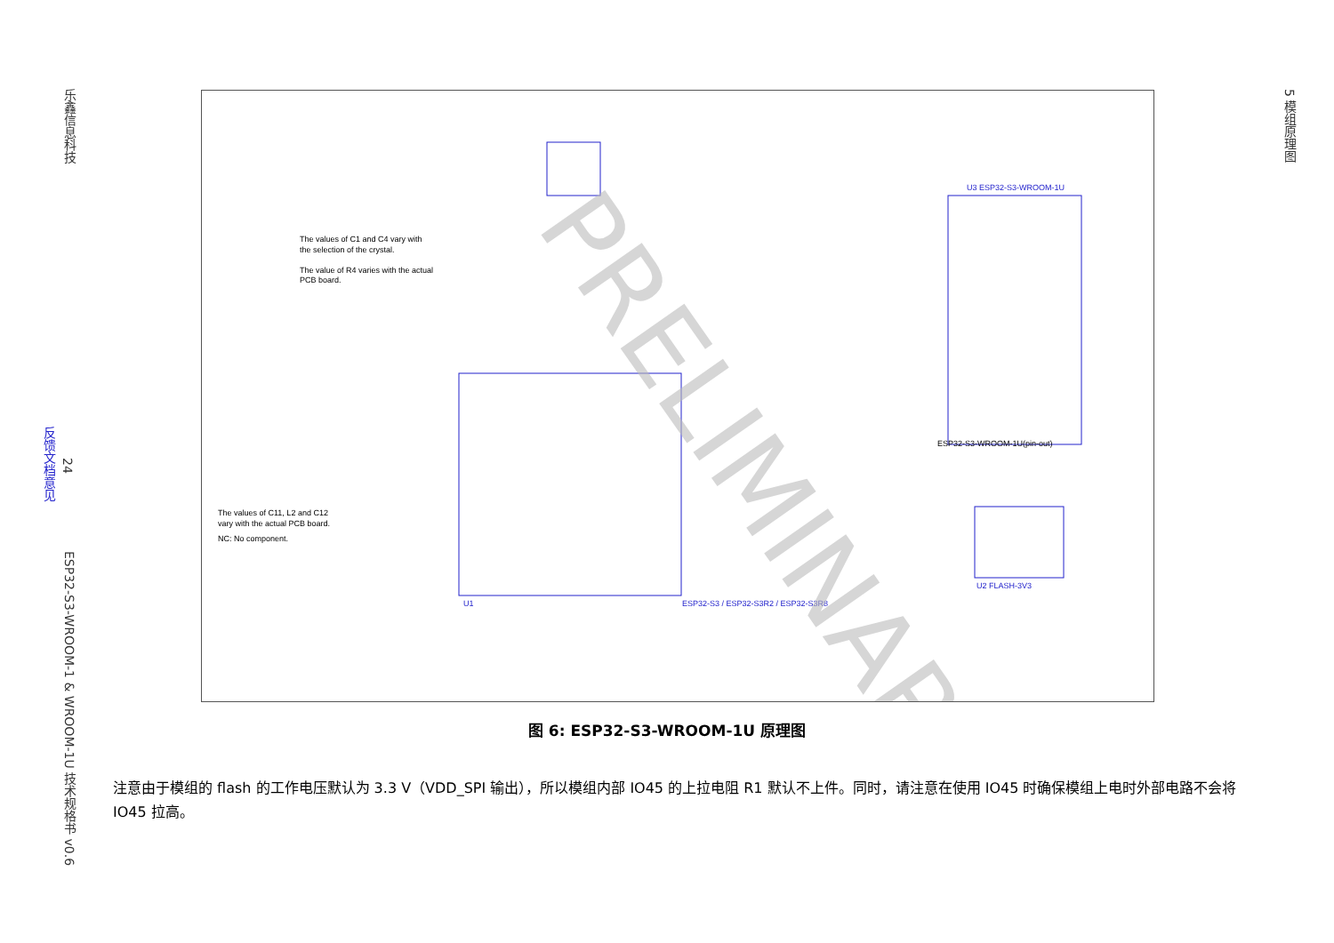乐鑫信息科技
24
反馈文档意见
ESP32-S3-WROOM-1 & WROOM-1U 技术规格书 v0.6
5 模组原理图
The values of C1 and C4 vary with
the selection of the crystal.
The value of R4 varies with the actual
PCB board.
The values of C11, L2 and C12
vary with the actual PCB board.
NC: No component.
ESP32-S3 / ESP32-S3R2 / ESP32-S3R8
U1
U3 ESP32-S3-WROOM-1U
ESP32-S3-WROOM-1U(pin-out)
U2 FLASH-3V3
PRELIMINARY
图 6: ESP32-S3-WROOM-1U 原理图
注意由于模组的 flash 的工作电压默认为 3.3 V（VDD_SPI 输出），所以模组内部 IO45 的上拉电阻 R1 默认不上件。同时，请注意在使用 IO45 时确保模组上电时外部电路不会将 IO45 拉高。